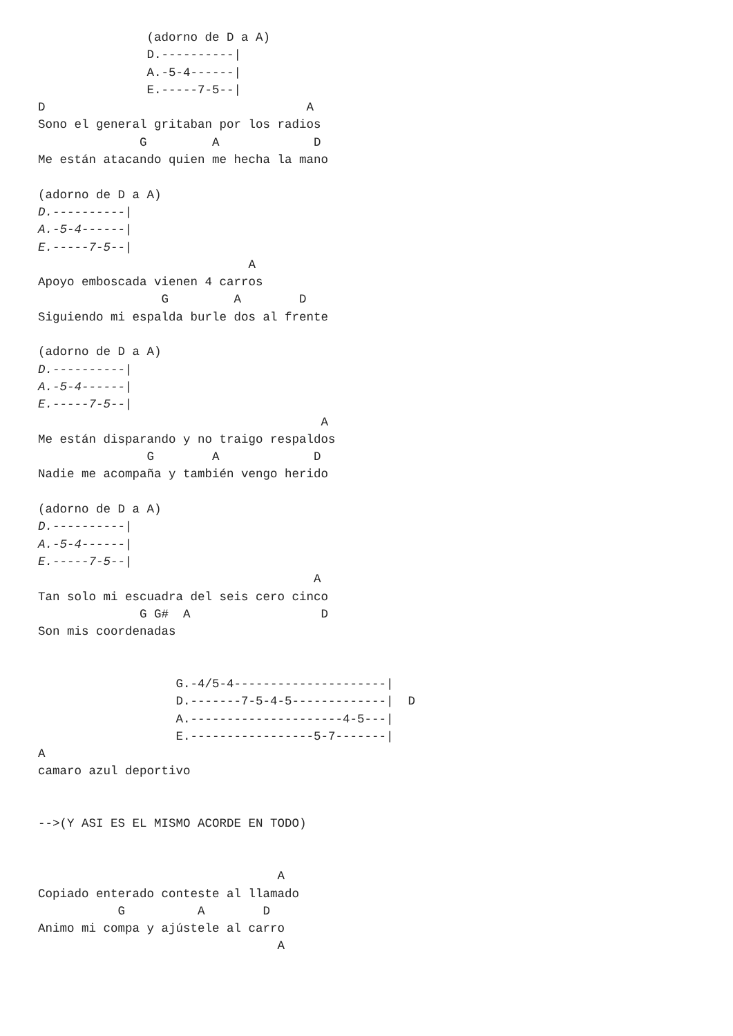(adorno de D a A)
               D.----------|
               A.-5-4------|
               E.-----7-5--|
D                                    A
Sono el general gritaban por los radios
              G         A             D
Me están atacando quien me hecha la mano

(adorno de D a A)
D.----------|
A.-5-4------|
E.-----7-5--|
                             A
Apoyo emboscada vienen 4 carros
                 G         A        D
Siguiendo mi espalda burle dos al frente

(adorno de D a A)
D.----------|
A.-5-4------|
E.-----7-5--|
                                       A
Me están disparando y no traigo respaldos
               G        A             D
Nadie me acompaña y también vengo herido

(adorno de D a A)
D.----------|
A.-5-4------|
E.-----7-5--|
                                      A
Tan solo mi escuadra del seis cero cinco
              G G#  A                  D
Son mis coordenadas


                   G.-4/5-4---------------------|
                   D.-------7-5-4-5-------------|  D
                   A.---------------------4-5---|
                   E.-----------------5-7-------|
A
camaro azul deportivo


-->(Y ASI ES EL MISMO ACORDE EN TODO)


                                 A
Copiado enterado conteste al llamado
           G          A        D
Animo mi compa y ajústele al carro
                                 A